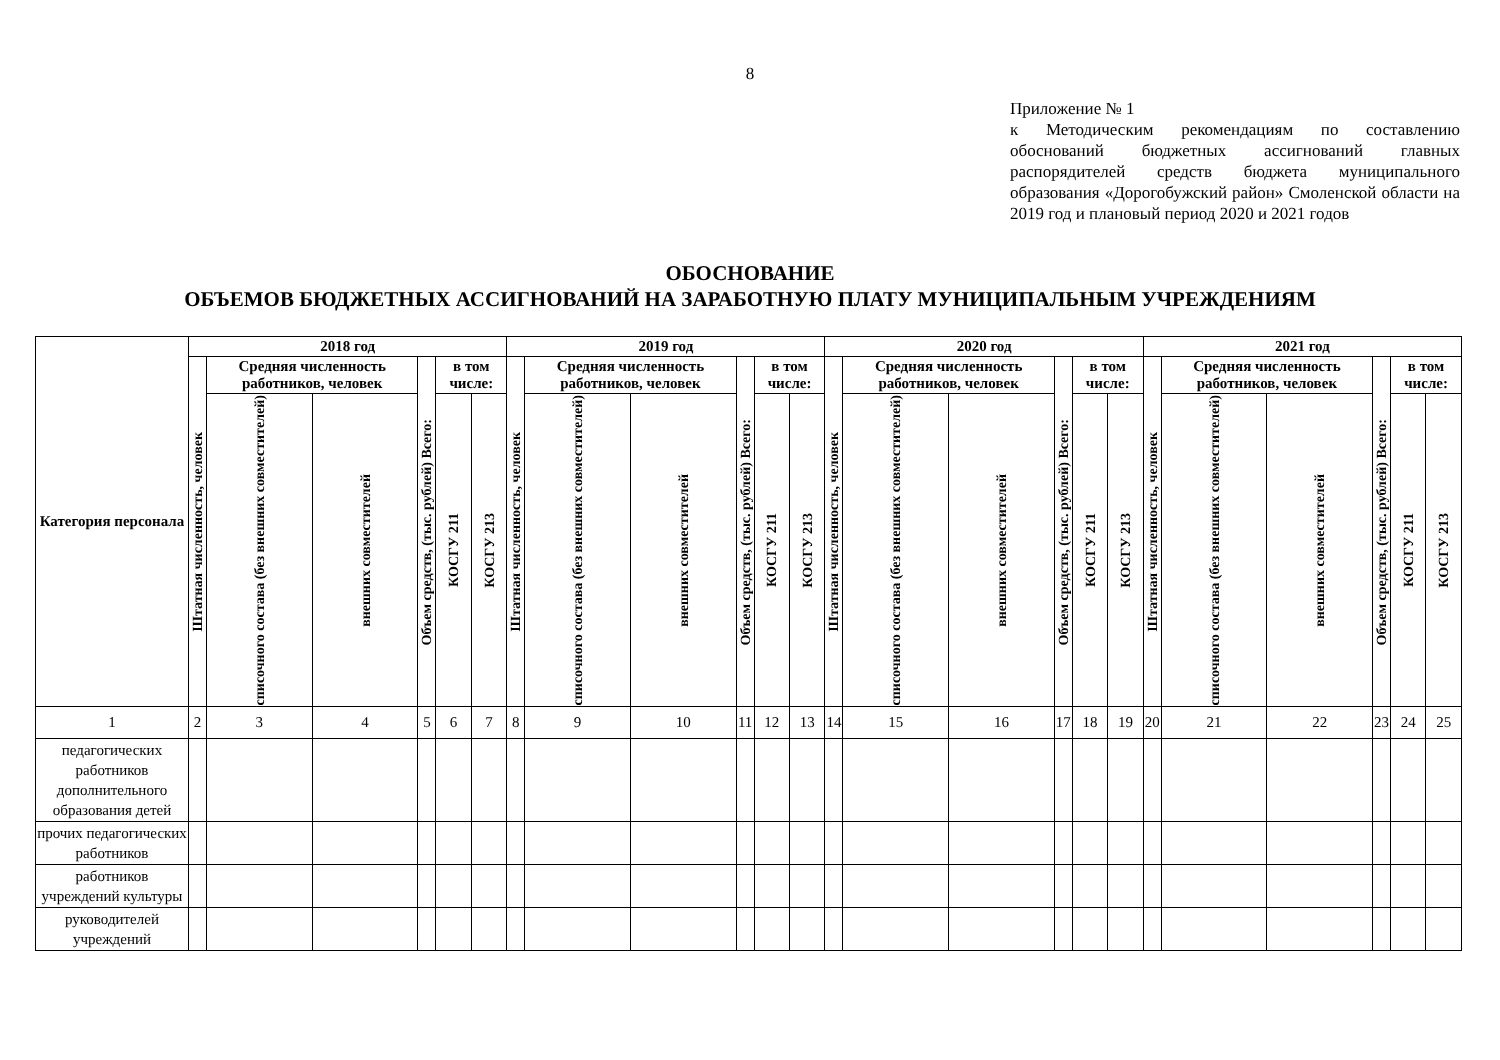8
Приложение № 1
к Методическим рекомендациям по составлению обоснований бюджетных ассигнований главных распорядителей средств бюджета муниципального образования «Дорогобужский район» Смоленской области на 2019 год и плановый период 2020 и 2021 годов
ОБОСНОВАНИЕ
ОБЪЕМОВ БЮДЖЕТНЫХ АССИГНОВАНИЙ НА ЗАРАБОТНУЮ ПЛАТУ МУНИЦИПАЛЬНЫМ УЧРЕЖДЕНИЯМ
| Категория персонала | 2018 год | | | | | | 2019 год | | | | | | 2020 год | | | | | | 2021 год | | | | | |
| --- | --- | --- | --- | --- | --- | --- | --- | --- | --- | --- | --- | --- | --- | --- | --- | --- | --- | --- | --- | --- | --- | --- | --- | --- |
| | Штатная численность, человек | Средняя численность работников, человек | | Объем средств, (тыс. рублей) Всего: | в том числе: | | Штатная численность, человек | Средняя численность работников, человек | | Объем средств, (тыс. рублей) Всего: | в том числе: | | Штатная численность, человек | Средняя численность работников, человек | | Объем средств, (тыс. рублей) Всего: | в том числе: | | Штатная численность, человек | Средняя численность работников, человек | | Объем средств, (тыс. рублей) Всего: | в том числе: | |
| | | списочного состава (без внешних совместителей) | внешних совместителей | | КОСГУ 211 | КОСГУ 213 | | списочного состава (без внешних совместителей) | внешних совместителей | | КОСГУ 211 | КОСГУ 213 | | списочного состава (без внешних совместителей) | внешних совместителей | | КОСГУ 211 | КОСГУ 213 | | списочного состава (без внешних совместителей) | внешних совместителей | | КОСГУ 211 | КОСГУ 213 |
| 1 | 2 | 3 | 4 | 5 | 6 | 7 | 8 | 9 | 10 | 11 | 12 | 13 | 14 | 15 | 16 | 17 | 18 | 19 | 20 | 21 | 22 | 23 | 24 | 25 |
| педагогических работников дополнительного образования детей | | | | | | | | | | | | | | | | | | | | | | | | |
| прочих педагогических работников | | | | | | | | | | | | | | | | | | | | | | | | |
| работников учреждений культуры | | | | | | | | | | | | | | | | | | | | | | | | |
| руководителей учреждений | | | | | | | | | | | | | | | | | | | | | | | | |